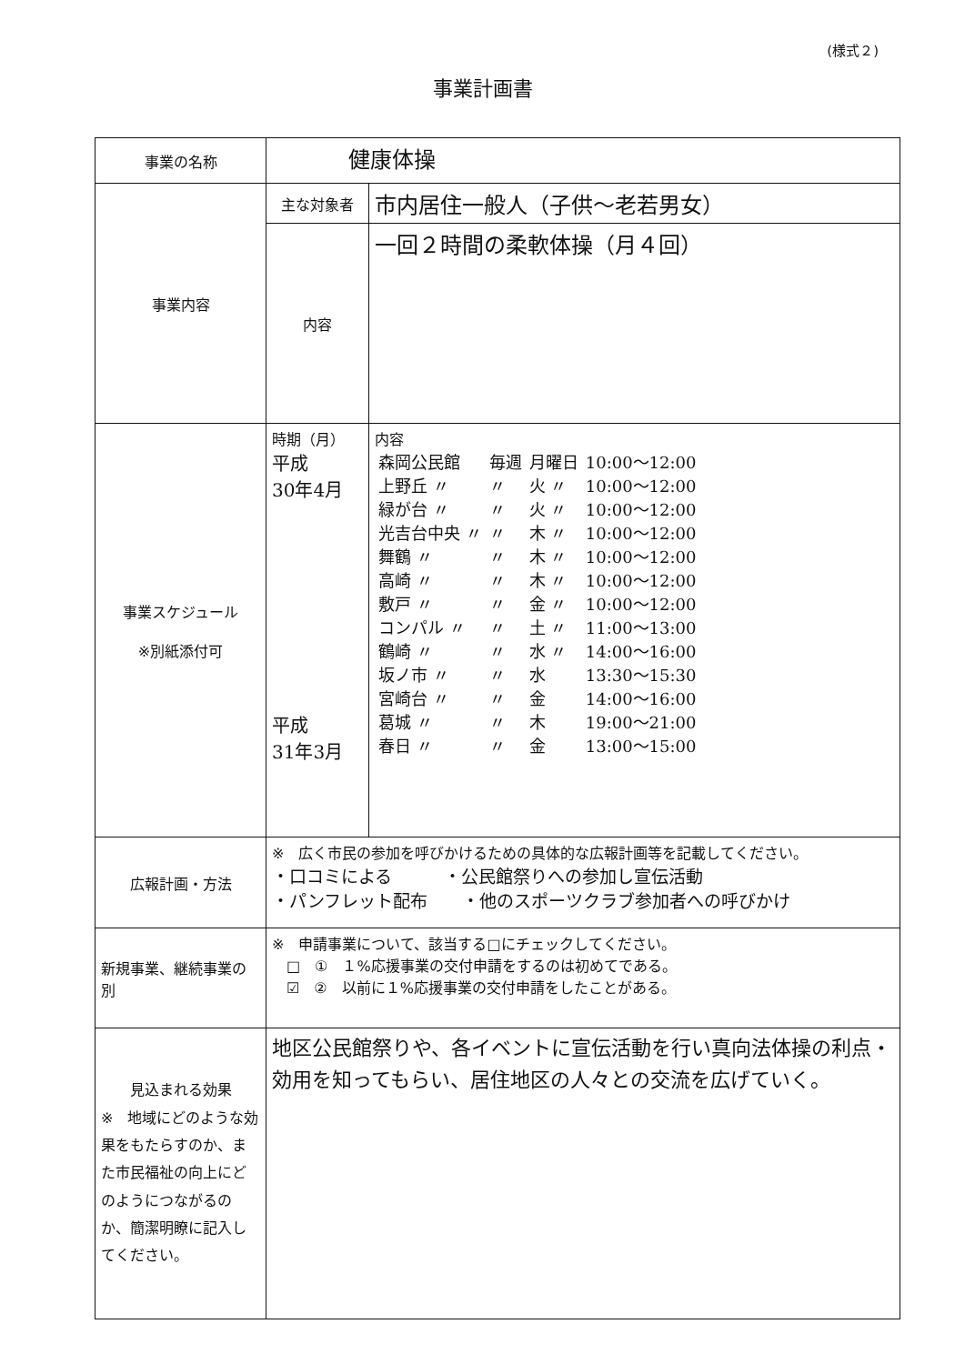(様式２)
事業計画書
| 事業の名称 | 健康体操 | |
| 事業内容 | 主な対象者 | 市内居住一般人（子供～老若男女） |
| | 内容 | 一回２時間の柔軟体操（月４回） |
| 事業スケジュール ※別紙添付可 | 時期（月） 平成 30年4月 平成 31年3月 | 内容 / 森岡公民館 / 毎週 / 月曜日 / 10:00～12:00 / / 上野丘 〃 / 〃 / 火 〃 / 10:00～12:00 / / 緑が台 〃 / 〃 / 火 〃 / 10:00～12:00 / / 光吉台中央 〃 / 〃 / 木 〃 / 10:00～12:00 / / 舞鶴 〃 / 〃 / 木 〃 / 10:00～12:00 / / 高崎 〃 / 〃 / 木 〃 / 10:00～12:00 / / 敷戸 〃 / 〃 / 金 〃 / 10:00～12:00 / / コンパル 〃 / 〃 / 土 〃 / 11:00～13:00 / / 鶴崎 〃 / 〃 / 水 〃 / 14:00～16:00 / / 坂ノ市 〃 / 〃 / 水 / 13:30～15:30 / / 宮崎台 〃 / 〃 / 金 / 14:00～16:00 / / 葛城 〃 / 〃 / 木 / 19:00～21:00 / / 春日 〃 / 〃 / 金 / 13:00～15:00 / |
| 広報計画・方法 | ※ 広く市民の参加を呼びかけるための具体的な広報計画等を記載してください。 ・口コミによる ・公民館祭りへの参加し宣伝活動 ・パンフレット配布 ・他のスポーツクラブ参加者への呼びかけ | |
| 新規事業、継続事業の別 | ※ 申請事業について、該当する□にチェックしてください。 □ ① １%応援事業の交付申請をするのは初めてである。 ☑ ② 以前に１%応援事業の交付申請をしたことがある。 | |
| 見込まれる効果 ※ 地域にどのような効果をもたらすのか、また市民福祉の向上にどのようにつながるのか、簡潔明瞭に記入してください。 | 地区公民館祭りや、各イベントに宣伝活動を行い真向法体操の利点・効用を知ってもらい、居住地区の人々との交流を広げていく。 | |